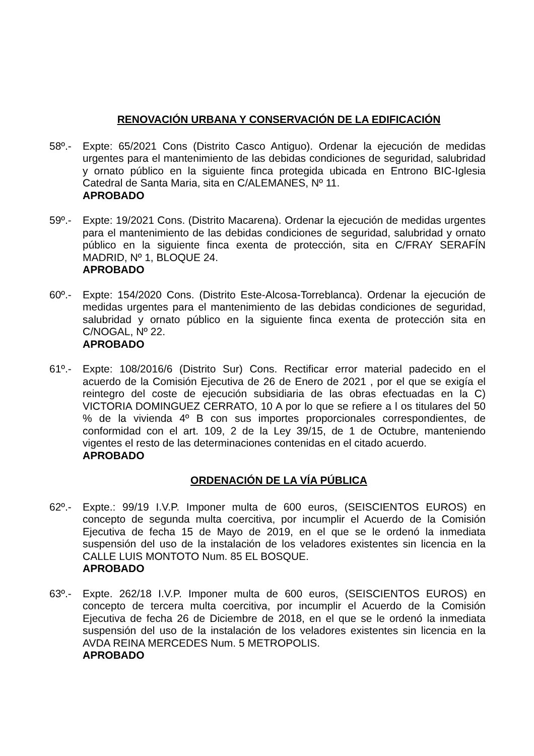RENOVACIÓN URBANA Y CONSERVACIÓN DE LA EDIFICACIÓN
58º.- Expte: 65/2021 Cons (Distrito Casco Antiguo). Ordenar la ejecución de medidas urgentes para el mantenimiento de las debidas condiciones de seguridad, salubridad y ornato público en la siguiente finca protegida ubicada en Entrono BIC-Iglesia Catedral de Santa Maria, sita en C/ALEMANES, Nº 11.
APROBADO
59º.- Expte: 19/2021 Cons. (Distrito Macarena). Ordenar la ejecución de medidas urgentes para el mantenimiento de las debidas condiciones de seguridad, salubridad y ornato público en la siguiente finca exenta de protección, sita en C/FRAY SERAFÍN MADRID, Nº 1, BLOQUE 24.
APROBADO
60º.- Expte: 154/2020 Cons. (Distrito Este-Alcosa-Torreblanca). Ordenar la ejecución de medidas urgentes para el mantenimiento de las debidas condiciones de seguridad, salubridad y ornato público en la siguiente finca exenta de protección sita en C/NOGAL, Nº 22.
APROBADO
61º.- Expte: 108/2016/6 (Distrito Sur) Cons. Rectificar error material padecido en el acuerdo de la Comisión Ejecutiva de 26 de Enero de 2021 , por el que se exigía el reintegro del coste de ejecución subsidiaria de las obras efectuadas en la C) VICTORIA DOMINGUEZ CERRATO, 10 A por lo que se refiere a l os titulares del 50 % de la vivienda 4º B con sus importes proporcionales correspondientes, de conformidad con el art. 109, 2 de la Ley 39/15, de 1 de Octubre, manteniendo vigentes el resto de las determinaciones contenidas en el citado acuerdo.
APROBADO
ORDENACIÓN DE LA VÍA PÚBLICA
62º.- Expte.: 99/19 I.V.P. Imponer multa de 600 euros, (SEISCIENTOS EUROS) en concepto de segunda multa coercitiva, por incumplir el Acuerdo de la Comisión Ejecutiva de fecha 15 de Mayo de 2019, en el que se le ordenó la inmediata suspensión del uso de la instalación de los veladores existentes sin licencia en la CALLE LUIS MONTOTO Num. 85 EL BOSQUE.
APROBADO
63º.- Expte. 262/18 I.V.P. Imponer multa de 600 euros, (SEISCIENTOS EUROS) en concepto de tercera multa coercitiva, por incumplir el Acuerdo de la Comisión Ejecutiva de fecha 26 de Diciembre de 2018, en el que se le ordenó la inmediata suspensión del uso de la instalación de los veladores existentes sin licencia en la AVDA REINA MERCEDES Num. 5 METROPOLIS.
APROBADO